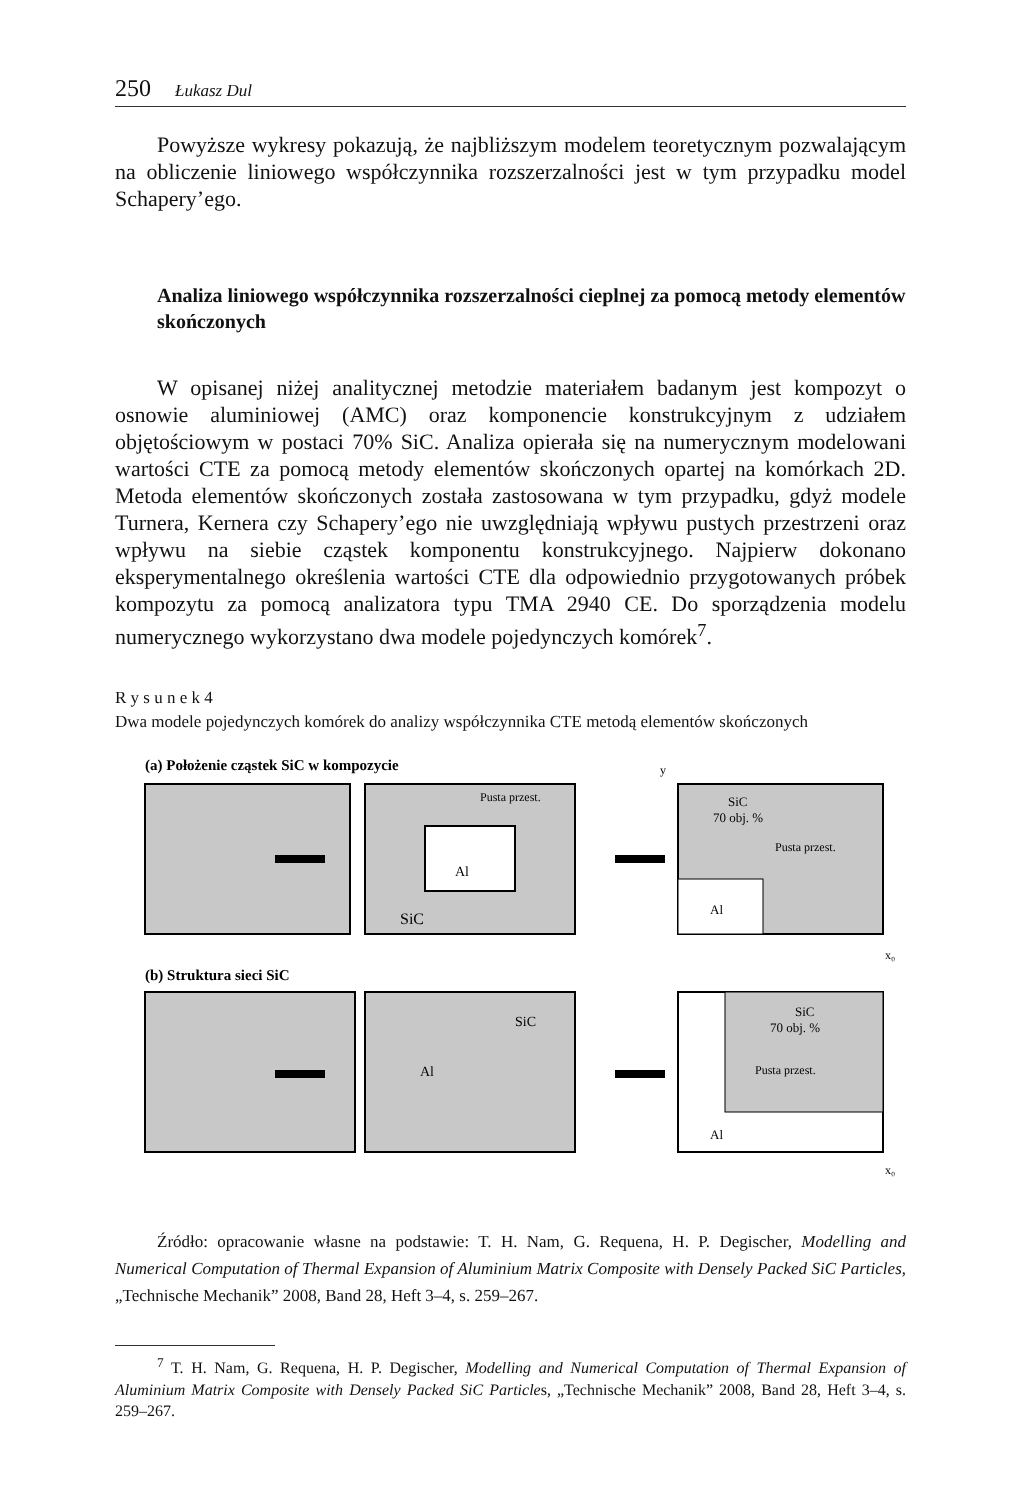250 Łukasz Dul
Powyższe wykresy pokazują, że najbliższym modelem teoretycznym pozwalającym na obliczenie liniowego współczynnika rozszerzalności jest w tym przypadku model Schapery’ego.
Analiza liniowego współczynnika rozszerzalności cieplnej za pomocą metody elementów skończonych
W opisanej niżej analitycznej metodzie materiałem badanym jest kompozyt o osnowie aluminiowej (AMC) oraz komponencie konstrukcyjnym z udziałem objętościowym w postaci 70% SiC. Analiza opierała się na numerycznym modelowani wartości CTE za pomocą metody elementów skończonych opartej na komórkach 2D. Metoda elementów skończonych została zastosowana w tym przypadku, gdyż modele Turnera, Kernera czy Schapery’ego nie uwzględniają wpływu pustych przestrzeni oraz wpływu na siebie cząstek komponentu konstrukcyjnego. Najpierw dokonano eksperymentalnego określenia wartości CTE dla odpowiednio przygotowanych próbek kompozytu za pomocą analizatora typu TMA 2940 CE. Do sporządzenia modelu numerycznego wykorzystano dwa modele pojedynczych komórek<sup>7</sup>.
R y s u n e k 4
Dwa modele pojedynczych komórek do analizy współczynnika CTE metodą elementów skończonych
(a) Położenie cząstek SiC w kompozycie
Al
SiC
Pusta przest.
SiC
70 obj. %
Pusta przest.
Al
y
x₀
(b) Struktura sieci SiC
SiC
Al
SiC
70 obj. %
Pusta przest.
Al
x₀
Źródło: opracowanie własne na podstawie: T. H. Nam, G. Requena, H. P. Degischer, Modelling and Numerical Computation of Thermal Expansion of Aluminium Matrix Composite with Densely Packed SiC Particles, „Technische Mechanik” 2008, Band 28, Heft 3–4, s. 259–267.
<sup>7</sup> T. H. Nam, G. Requena, H. P. Degischer, Modelling and Numerical Computation of Thermal Expansion of Aluminium Matrix Composite with Densely Packed SiC Particles, „Technische Mechanik” 2008, Band 28, Heft 3–4, s. 259–267.